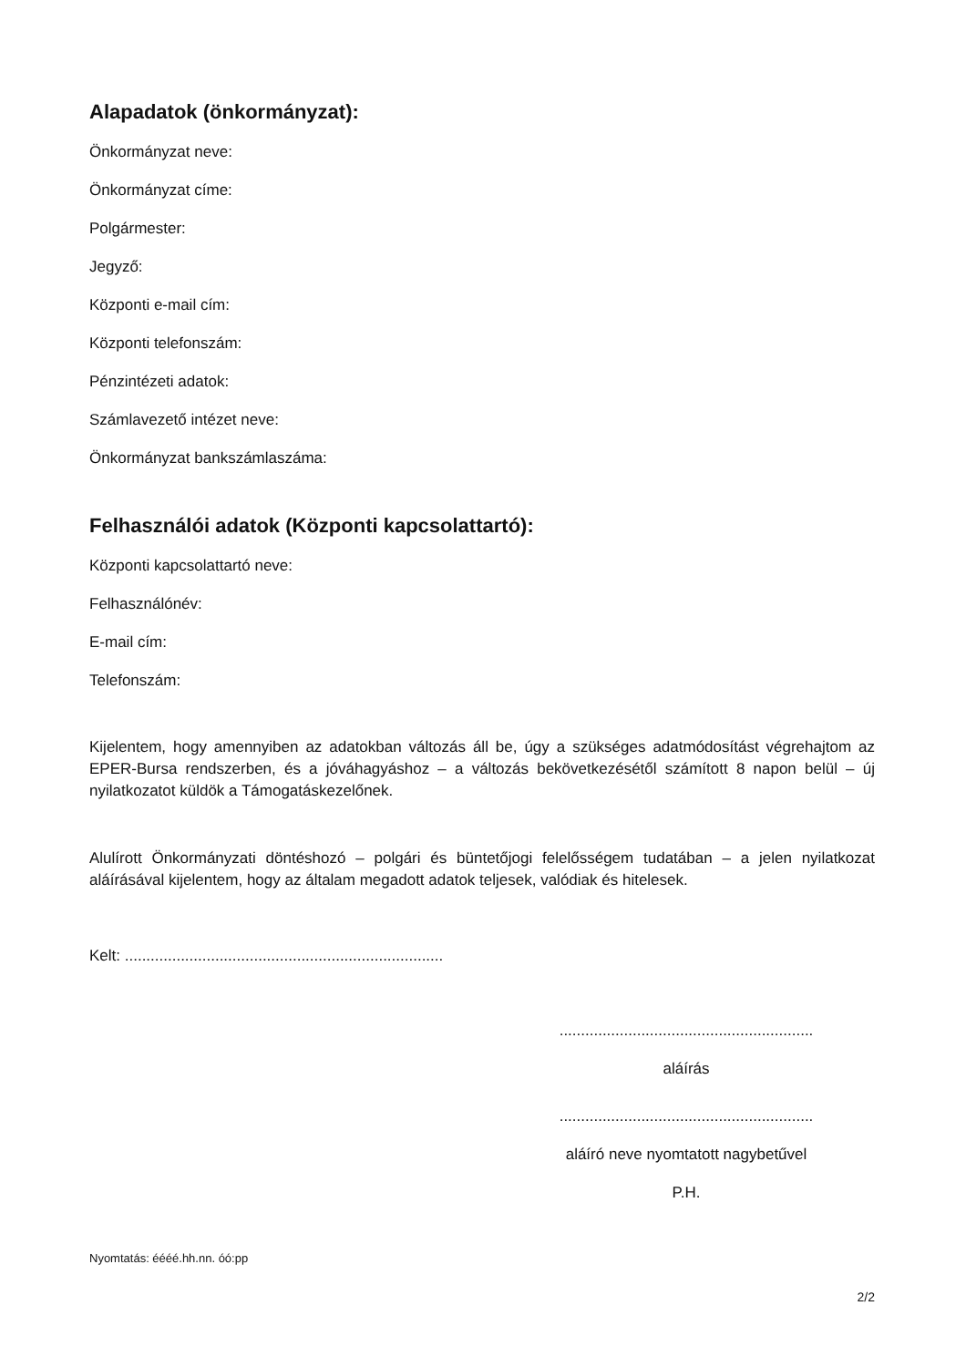Alapadatok (önkormányzat):
Önkormányzat neve:
Önkormányzat címe:
Polgármester:
Jegyző:
Központi e-mail cím:
Központi telefonszám:
Pénzintézeti adatok:
Számlavezető intézet neve:
Önkormányzat bankszámlaszáma:
Felhasználói adatok (Központi kapcsolattartó):
Központi kapcsolattartó neve:
Felhasználónév:
E-mail cím:
Telefonszám:
Kijelentem, hogy amennyiben az adatokban változás áll be, úgy a szükséges adatmódosítást végrehajtom az EPER-Bursa rendszerben, és a jóváhagyáshoz – a változás bekövetkezésétől számított 8 napon belül – új nyilatkozatot küldök a Támogatáskezelőnek.
Alulírott Önkormányzati döntéshozó – polgári és büntetőjogi felelősségem tudatában – a jelen nyilatkozat aláírásával kijelentem, hogy az általam megadott adatok teljesek, valódiak és hitelesek.
Kelt: ..........................................................................
...........................................................
aláírás
...........................................................
aláíró neve nyomtatott nagybetűvel
P.H.
Nyomtatás: éééé.hh.nn. óó:pp
2/2